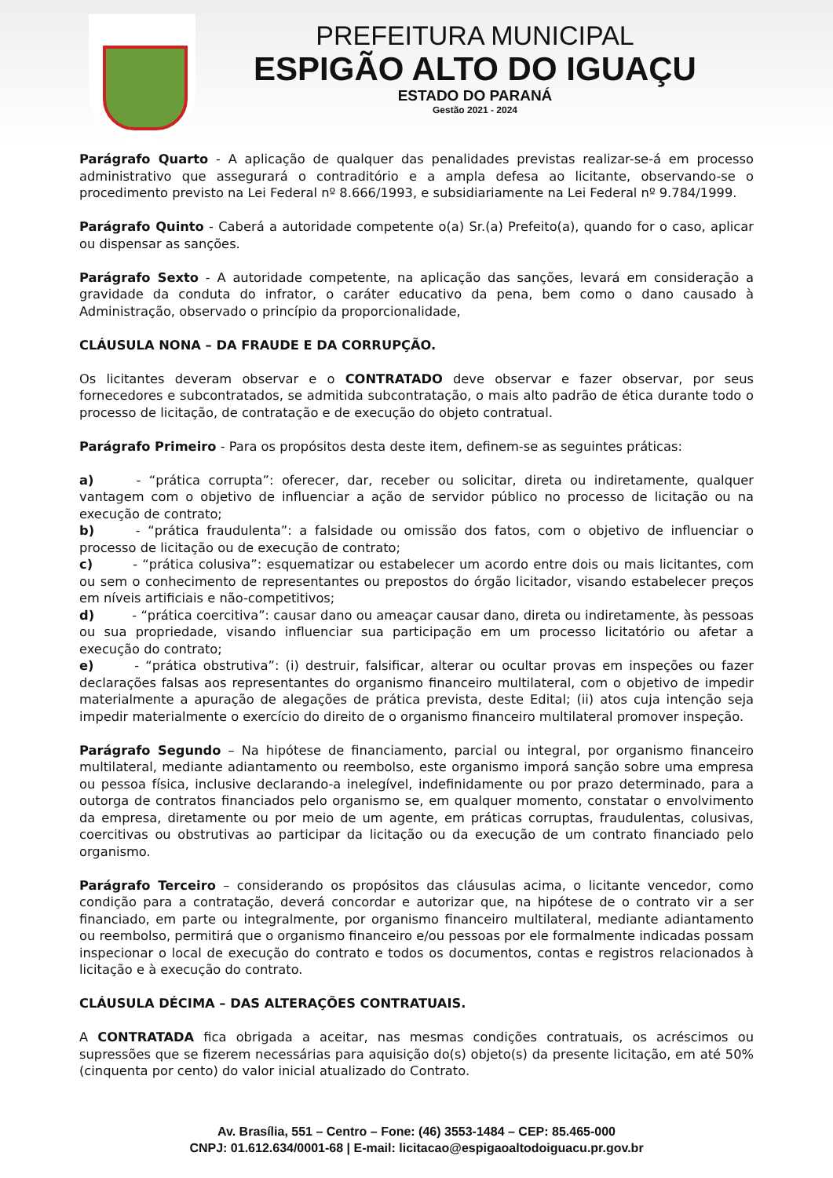PREFEITURA MUNICIPAL
ESPIGÃO ALTO DO IGUAÇU
ESTADO DO PARANÁ
Gestão 2021 - 2024
Parágrafo Quarto - A aplicação de qualquer das penalidades previstas realizar-se-á em processo administrativo que assegurará o contraditório e a ampla defesa ao licitante, observando-se o procedimento previsto na Lei Federal nº 8.666/1993, e subsidiariamente na Lei Federal nº 9.784/1999.
Parágrafo Quinto - Caberá a autoridade competente o(a) Sr.(a) Prefeito(a), quando for o caso, aplicar ou dispensar as sanções.
Parágrafo Sexto - A autoridade competente, na aplicação das sanções, levará em consideração a gravidade da conduta do infrator, o caráter educativo da pena, bem como o dano causado à Administração, observado o princípio da proporcionalidade,
CLÁUSULA NONA – DA FRAUDE E DA CORRUPÇÃO.
Os licitantes deveram observar e o CONTRATADO deve observar e fazer observar, por seus fornecedores e subcontratados, se admitida subcontratação, o mais alto padrão de ética durante todo o processo de licitação, de contratação e de execução do objeto contratual.
Parágrafo Primeiro - Para os propósitos desta deste item, definem-se as seguintes práticas:
a) - “prática corrupta”: oferecer, dar, receber ou solicitar, direta ou indiretamente, qualquer vantagem com o objetivo de influenciar a ação de servidor público no processo de licitação ou na execução de contrato;
b) - “prática fraudulenta”: a falsidade ou omissão dos fatos, com o objetivo de influenciar o processo de licitação ou de execução de contrato;
c) - “prática colusiva”: esquematizar ou estabelecer um acordo entre dois ou mais licitantes, com ou sem o conhecimento de representantes ou prepostos do órgão licitador, visando estabelecer preços em níveis artificiais e não-competitivos;
d) - “prática coercitiva”: causar dano ou ameaçar causar dano, direta ou indiretamente, às pessoas ou sua propriedade, visando influenciar sua participação em um processo licitatório ou afetar a execução do contrato;
e) - “prática obstrutiva”: (i) destruir, falsificar, alterar ou ocultar provas em inspeções ou fazer declarações falsas aos representantes do organismo financeiro multilateral, com o objetivo de impedir materialmente a apuração de alegações de prática prevista, deste Edital; (ii) atos cuja intenção seja impedir materialmente o exercício do direito de o organismo financeiro multilateral promover inspeção.
Parágrafo Segundo – Na hipótese de financiamento, parcial ou integral, por organismo financeiro multilateral, mediante adiantamento ou reembolso, este organismo imporá sanção sobre uma empresa ou pessoa física, inclusive declarando-a inelegível, indefinidamente ou por prazo determinado, para a outorga de contratos financiados pelo organismo se, em qualquer momento, constatar o envolvimento da empresa, diretamente ou por meio de um agente, em práticas corruptas, fraudulentas, colusivas, coercitivas ou obstrutivas ao participar da licitação ou da execução de um contrato financiado pelo organismo.
Parágrafo Terceiro – considerando os propósitos das cláusulas acima, o licitante vencedor, como condição para a contratação, deverá concordar e autorizar que, na hipótese de o contrato vir a ser financiado, em parte ou integralmente, por organismo financeiro multilateral, mediante adiantamento ou reembolso, permitirá que o organismo financeiro e/ou pessoas por ele formalmente indicadas possam inspecionar o local de execução do contrato e todos os documentos, contas e registros relacionados à licitação e à execução do contrato.
CLÁUSULA DÉCIMA – DAS ALTERAÇÕES CONTRATUAIS.
A CONTRATADA fica obrigada a aceitar, nas mesmas condições contratuais, os acréscimos ou supressões que se fizerem necessárias para aquisição do(s) objeto(s) da presente licitação, em até 50% (cinquenta por cento) do valor inicial atualizado do Contrato.
Av. Brasília, 551 – Centro – Fone: (46) 3553-1484 – CEP: 85.465-000
CNPJ: 01.612.634/0001-68 | E-mail: licitacao@espigaoaltodoiguacu.pr.gov.br